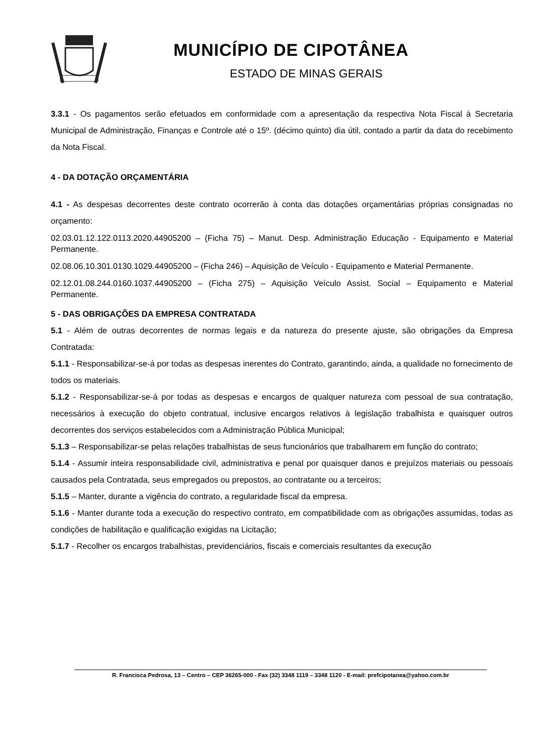MUNICÍPIO DE CIPOTÂNEA
ESTADO DE MINAS GERAIS
3.3.1 - Os pagamentos serão efetuados em conformidade com a apresentação da respectiva Nota Fiscal à Secretaria Municipal de Administração, Finanças e Controle até o 15º. (décimo quinto) dia útil, contado a partir da data do recebimento da Nota Fiscal.
4 - DA DOTAÇÃO ORÇAMENTÁRIA
4.1 - As despesas decorrentes deste contrato ocorrerão à conta das dotações orçamentárias próprias consignadas no orçamento:
02.03.01.12.122.0113.2020.44905200 – (Ficha 75) – Manut. Desp. Administração Educação - Equipamento e Material Permanente.
02.08.06.10.301.0130.1029.44905200 – (Ficha 246) – Aquisição de Veículo - Equipamento e Material Permanente.
02.12.01.08.244.0160.1037.44905200 – (Ficha 275) – Aquisição Veículo Assist. Social – Equipamento e Material Permanente.
5 - DAS OBRIGAÇÕES DA EMPRESA CONTRATADA
5.1 - Além de outras decorrentes de normas legais e da natureza do presente ajuste, são obrigações da Empresa Contratada:
5.1.1 - Responsabilizar-se-á por todas as despesas inerentes do Contrato, garantindo, ainda, a qualidade no fornecimento de todos os materiais.
5.1.2 - Responsabilizar-se-á por todas as despesas e encargos de qualquer natureza com pessoal de sua contratação, necessários à execução do objeto contratual, inclusive encargos relativos à legislação trabalhista e quaisquer outros decorrentes dos serviços estabelecidos com a Administração Pública Municipal;
5.1.3 – Responsabilizar-se pelas relações trabalhistas de seus funcionários que trabalharem em função do contrato;
5.1.4 - Assumir inteira responsabilidade civil, administrativa e penal por quaisquer danos e prejuízos materiais ou pessoais causados pela Contratada, seus empregados ou prepostos, ao contratante ou a terceiros;
5.1.5 – Manter, durante a vigência do contrato, a regularidade fiscal da empresa.
5.1.6 - Manter durante toda a execução do respectivo contrato, em compatibilidade com as obrigações assumidas, todas as condições de habilitação e qualificação exigidas na Licitação;
5.1.7 - Recolher os encargos trabalhistas, previdenciários, fiscais e comerciais resultantes da execução
R. Francisca Pedrosa, 13 – Centro – CEP 36265-000 - Fax (32) 3348 1119 – 3348 1120 - E-mail: prefcipotanea@yahoo.com.br